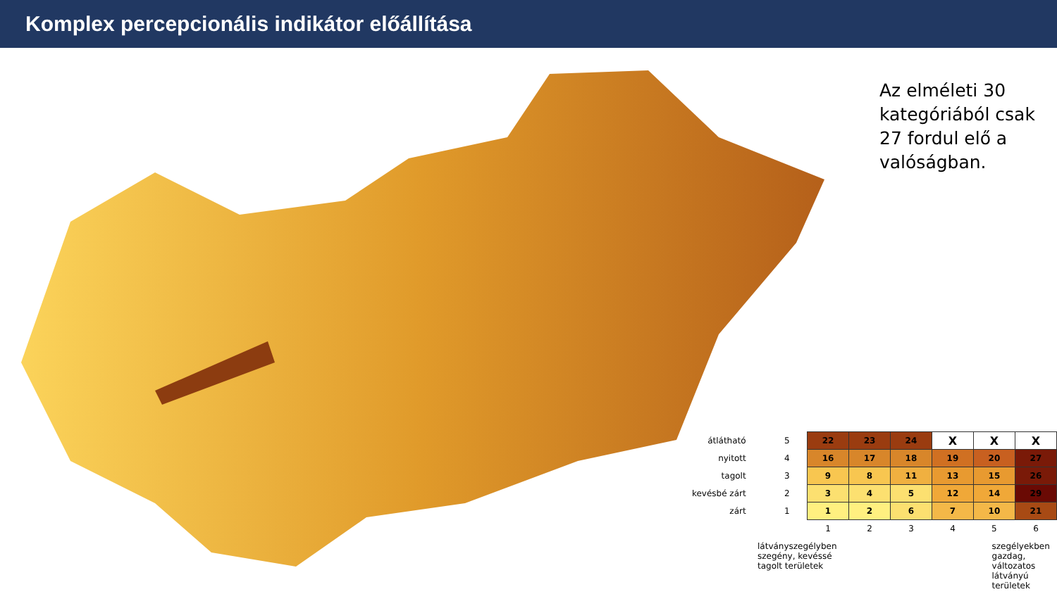Komplex percepcionális indikátor előállítása
Az elméleti 30
kategóriából csak
27 fordul elő a
valóságban.
| átlátható | 5 | 22 | 23 | 24 | X | X | X |
| nyitott | 4 | 16 | 17 | 18 | 19 | 20 | 27 |
| tagolt | 3 | 9 | 8 | 11 | 13 | 15 | 26 |
| kevésbé zárt | 2 | 3 | 4 | 5 | 12 | 14 | 29 |
| zárt | 1 | 1 | 2 | 6 | 7 | 10 | 21 |
| | | 1 | 2 | 3 | 4 | 5 | 6 |
látványszegélyben
szegény, kevéssé
tagolt területek
szegélyekben
gazdag,
változatos
látványú
területek